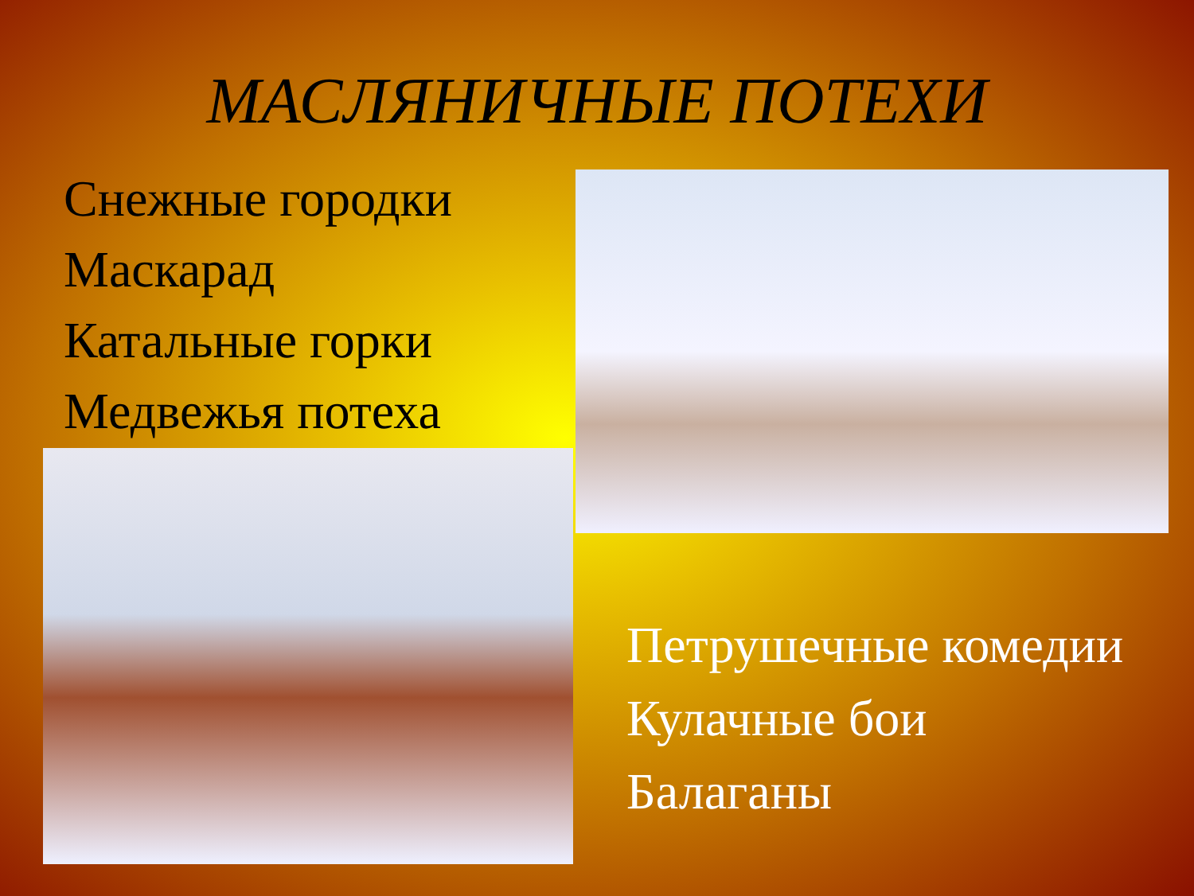МАСЛЯНИЧНЫЕ ПОТЕХИ
Снежные городки
Маскарад
Катальные горки
Медвежья потеха
Петрушечные комедии
Кулачные бои
Балаганы